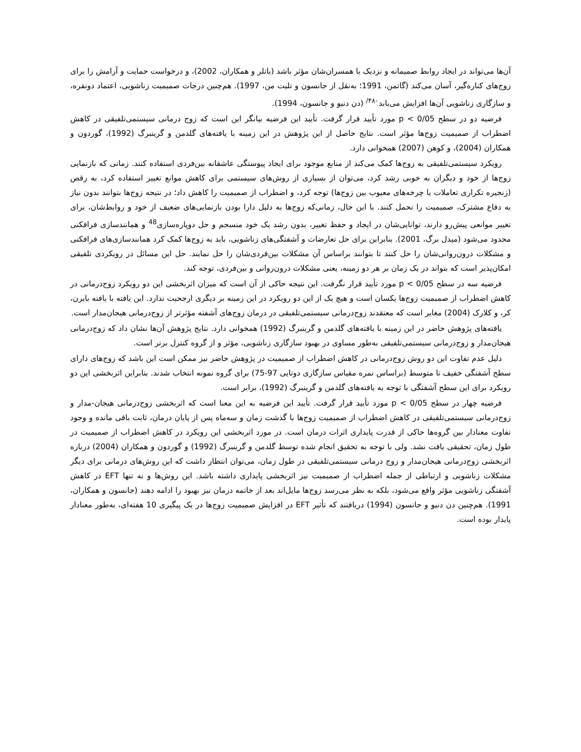آن‌ها می‌تواند در ایجاد روابط صمیمانه و نزدیک با همسران‌شان مؤثر باشد (باتلر و همکاران، 2002)، و درخواست حمایت و آرامش را برای زوج‌های کناره‌گیر، آسان می‌کند (گاتمن، 1991؛ به‌نقل از جانسون و تلیت من، 1997). هم‌چنین درجات صمیمیت زناشویی، اعتماد دونفره، و سازگاری زناشویی آن‌ها افزایش می‌یابد<sup>۴۸۰/</sup> (دن دنیو و جانسون، 1994).
فرضیه دو در سطح 0/05 > p مورد تأیید قرار گرفت. تأیید این فرضیه بیانگر این است که زوج درمانی سیستمی‌تلفیقی در کاهش اضطراب از صمیمیت زوج‌ها مؤثر است. نتایج حاصل از این پژوهش در این زمینه با یافته‌های گلدمن و گرینبرگ (1992)، گوردون و همکاران (2004)، و کوهن (2007) همخوانی دارد.
رویکرد سیستمی‌تلفیقی به زوج‌ها کمک می‌کند از منابع موجود برای ایجاد پیوستگی عاشقانه بین‌فردی استفاده کنند. زمانی که بازنمایی زوج‌ها از خود و دیگران به خوبی رشد کرد، می‌توان از بسیاری از روش‌های سیستمی برای کاهش موانع تغییر استفاده کرد، به رقص (زنجیره تکراری تعاملات یا چرخه‌های معیوب بین زوج‌ها) توجه کرد، و اضطراب از صمیمیت را کاهش داد؛ در نتیجه زوج‌ها بتوانند بدون نیاز به دفاع مشترک، صمیمیت را تحمل کنند. با این حال، زمانی‌که زوج‌ها به دلیل دارا بودن بازنمایی‌های ضعیف از خود و روابط‌شان، برای تغییر موانعی پیش‌رو دارند، توانایی‌شان در ایجاد و حفظ تغییر، بدون رشد یک خود منسجم و حل دوپاره‌سازی<sup>48</sup> و همانندسازی فرافکنی محدود می‌شود (میدل برگ، 2001). بنابراین برای حل تعارضات و آشفتگی‌های زناشویی، باید به زوج‌ها کمک کرد همانندسازی‌های فرافکنی و مشکلات درون‌روانی‌شان را حل کنند تا بتوانند براساس آن مشکلات بین‌فردی‌شان را حل نمایند. حل این مسائل در رویکردی تلفیقی امکان‌پذیر است که بتواند در یک زمان بر هر دو زمینه، یعنی مشکلات درون‌روانی و بین‌فردی، توجه کند.
فرضیه سه در سطح 0/05 > p مورد تأیید قرار نگرفت. این نتیجه حاکی از آن است که میزان اثربخشی این دو رویکرد زوج‌درمانی در کاهش اضطراب از صمیمیت زوج‌ها یکسان است و هیچ یک از این دو رویکرد در این زمینه بر دیگری ارجحیت ندارد. این یافته با یافته بایرن، کر، و کلارک (2004) مغایر است که معتقدند زوج‌درمانی سیستمی‌تلفیقی در درمان زوج‌های آشفته مؤثرتر از زوج‌درمانی هیجان‌مدار است.
یافته‌های پژوهش حاضر در این زمینه با یافته‌های گلدمن و گرینبرگ (1992) همخوانی دارد. نتایج پژوهش آن‌ها نشان داد که زوج‌درمانی هیجان‌مدار و زوج‌درمانی سیستمی‌تلفیقی به‌طور مساوی در بهبود سازگاری زناشویی، مؤثر و از گروه کنترل برتر است.
دلیل عدم تفاوت این دو روش زوج‌درمانی در کاهش اضطراب از صمیمیت در پژوهش حاضر نیز ممکن است این باشد که زوج‌های دارای سطح آشفتگی خفیف تا متوسط (براساس نمره مقیاس سازگاری دوتایی 97-75) برای گروه نمونه انتخاب شدند. بنابراین اثربخشی این دو رویکرد برای این سطح آشفتگی با توجه به یافته‌های گلدمن و گرینبرگ (1992)، برابر است.
فرضیه چهار در سطح 0/05 > p مورد تأیید قرار گرفت. تأیید این فرضیه به این معنا است که اثربخشی زوج‌درمانی هیجان-مدار و زوج‌درمانی سیستمی‌تلفیقی در کاهش اضطراب از صمیمیت زوج‌ها با گذشت زمان و سه‌ماه پس از پایان درمان، ثابت باقی مانده و وجود تفاوت معنادار بین گروه‌ها حاکی از قدرت پایداری اثرات درمان است. در مورد اثربخشی این رویکرد در کاهش اضطراب از صمیمیت در طول زمان، تحقیقی یافت نشد. ولی با توجه به تحقیق انجام شده توسط گلدمن و گرینبرگ (1992) و گوردون و همکاران (2004) درباره اثربخشی زوج‌درمانی هیجان‌مدار و زوج درمانی سیستمی‌تلفیقی در طول زمان، می‌توان انتظار داشت که این روش‌های درمانی برای دیگر مشکلات زناشویی و ارتباطی از جمله اضطراب از صمیمیت نیز اثربخشی پایداری داشته باشد. این روش‌ها و نه تنها EFT در کاهش آشفتگی زناشویی مؤثر واقع می‌شود، بلکه به نظر می‌رسد زوج‌ها مایل‌اند بعد از خاتمه درمان نیز بهبود را ادامه دهند (جانسون و همکاران، 1991). هم‌چنین دن دنیو و جانسون (1994) دریافتند که تأثیر EFT در افزایش صمیمیت زوج‌ها در یک پیگیری 10 هفته‌ای، به‌طور معنادار پایدار بوده است.